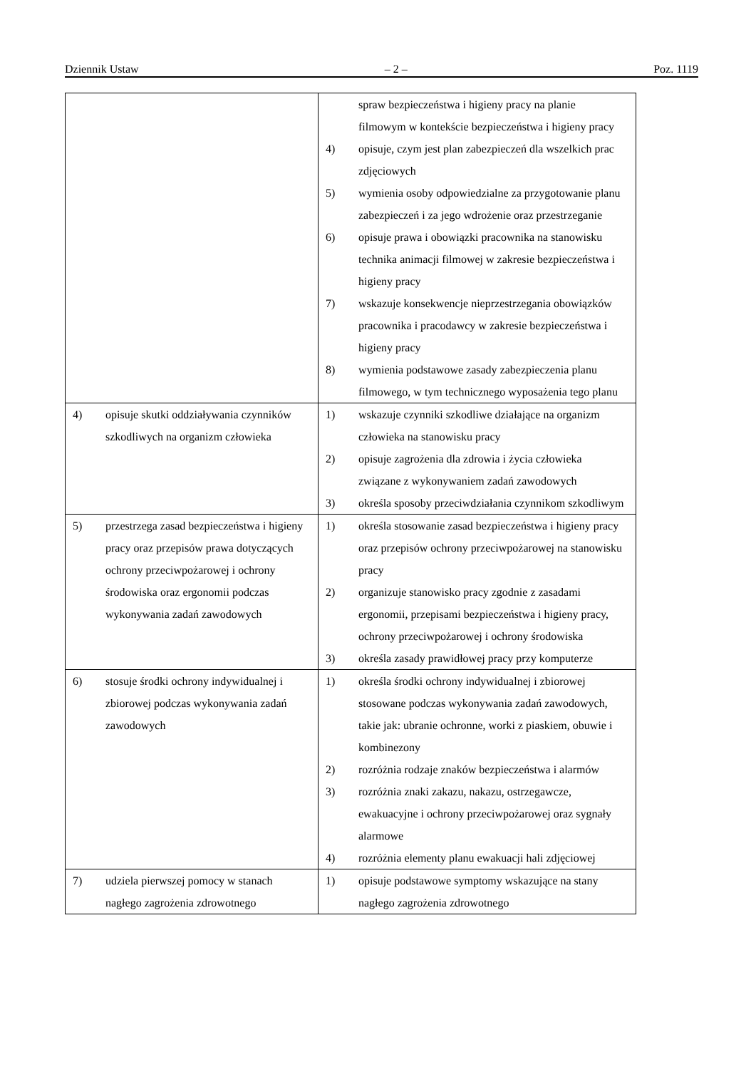Dziennik Ustaw – 2 – Poz. 1119
| | spraw bezpieczeństwa i higieny pracy na planie filmowym w kontekście bezpieczeństwa i higieny pracy 4) opisuje, czym jest plan zabezpieczeń dla wszelkich prac zdjęciowych 5) wymienia osoby odpowiedzialne za przygotowanie planu zabezpieczeń i za jego wdrożenie oraz przestrzeganie 6) opisuje prawa i obowiązki pracownika na stanowisku technika animacji filmowej w zakresie bezpieczeństwa i higieny pracy 7) wskazuje konsekwencje nieprzestrzegania obowiązków pracownika i pracodawcy w zakresie bezpieczeństwa i higieny pracy 8) wymienia podstawowe zasady zabezpieczenia planu filmowego, w tym technicznego wyposażenia tego planu |
| 4) opisuje skutki oddziaływania czynników szkodliwych na organizm człowieka | 1) wskazuje czynniki szkodliwe działające na organizm człowieka na stanowisku pracy 2) opisuje zagrożenia dla zdrowia i życia człowieka związane z wykonywaniem zadań zawodowych 3) określa sposoby przeciwdziałania czynnikom szkodliwym |
| 5) przestrzega zasad bezpieczeństwa i higieny pracy oraz przepisów prawa dotyczących ochrony przeciwpożarowej i ochrony środowiska oraz ergonomii podczas wykonywania zadań zawodowych | 1) określa stosowanie zasad bezpieczeństwa i higieny pracy oraz przepisów ochrony przeciwpożarowej na stanowisku pracy 2) organizuje stanowisko pracy zgodnie z zasadami ergonomii, przepisami bezpieczeństwa i higieny pracy, ochrony przeciwpożarowej i ochrony środowiska 3) określa zasady prawidłowej pracy przy komputerze |
| 6) stosuje środki ochrony indywidualnej i zbiorowej podczas wykonywania zadań zawodowych | 1) określa środki ochrony indywidualnej i zbiorowej stosowane podczas wykonywania zadań zawodowych, takie jak: ubranie ochronne, worki z piaskiem, obuwie i kombinezony 2) rozróżnia rodzaje znaków bezpieczeństwa i alarmów 3) rozróżnia znaki zakazu, nakazu, ostrzegawcze, ewakuacyjne i ochrony przeciwpożarowej oraz sygnały alarmowe 4) rozróżnia elementy planu ewakuacji hali zdjęciowej |
| 7) udziela pierwszej pomocy w stanach nagłego zagrożenia zdrowotnego | 1) opisuje podstawowe symptomy wskazujące na stany nagłego zagrożenia zdrowotnego |